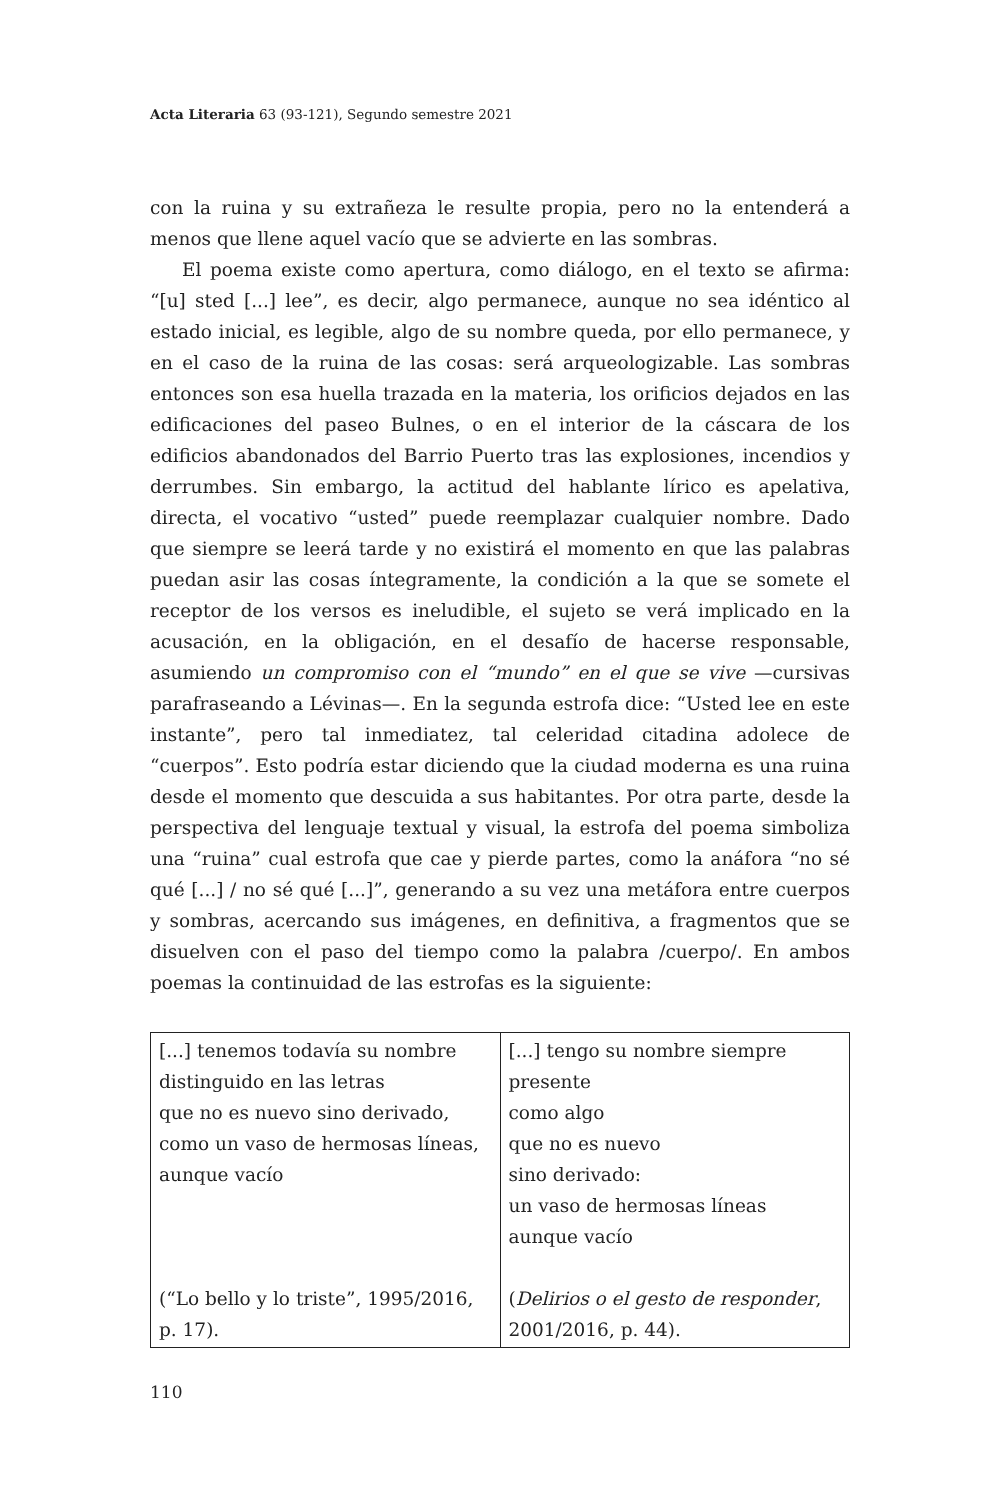Acta Literaria 63 (93-121), Segundo semestre 2021
con la ruina y su extrañeza le resulte propia, pero no la entenderá a menos que llene aquel vacío que se advierte en las sombras.
El poema existe como apertura, como diálogo, en el texto se afirma: “[u] sted [...] lee”, es decir, algo permanece, aunque no sea idéntico al estado inicial, es legible, algo de su nombre queda, por ello permanece, y en el caso de la ruina de las cosas: será arqueologizable. Las sombras entonces son esa huella trazada en la materia, los orificios dejados en las edificaciones del paseo Bulnes, o en el interior de la cáscara de los edificios abandonados del Barrio Puerto tras las explosiones, incendios y derrumbes. Sin embargo, la actitud del hablante lírico es apelativa, directa, el vocativo “usted” puede reemplazar cualquier nombre. Dado que siempre se leerá tarde y no existirá el momento en que las palabras puedan asir las cosas íntegramente, la condición a la que se somete el receptor de los versos es ineludible, el sujeto se verá implicado en la acusación, en la obligación, en el desafío de hacerse responsable, asumiendo un compromiso con el “mundo” en el que se vive —cursivas parafraseando a Lévinas—. En la segunda estrofa dice: “Usted lee en este instante”, pero tal inmediatez, tal celeridad citadina adolece de “cuerpos”. Esto podría estar diciendo que la ciudad moderna es una ruina desde el momento que descuida a sus habitantes. Por otra parte, desde la perspectiva del lenguaje textual y visual, la estrofa del poema simboliza una “ruina” cual estrofa que cae y pierde partes, como la anáfora “no sé qué [...] / no sé qué [...]”, generando a su vez una metáfora entre cuerpos y sombras, acercando sus imágenes, en definitiva, a fragmentos que se disuelven con el paso del tiempo como la palabra /cuerpo/. En ambos poemas la continuidad de las estrofas es la siguiente:
| [...] tenemos todavía su nombre distinguido en las letras que no es nuevo sino derivado, como un vaso de hermosas líneas, aunque vacío (“Lo bello y lo triste”, 1995/2016, p. 17). | [...] tengo su nombre siempre presente como algo que no es nuevo sino derivado: un vaso de hermosas líneas aunque vacío ( Delirios o el gesto de responder , 2001/2016, p. 44). |
110